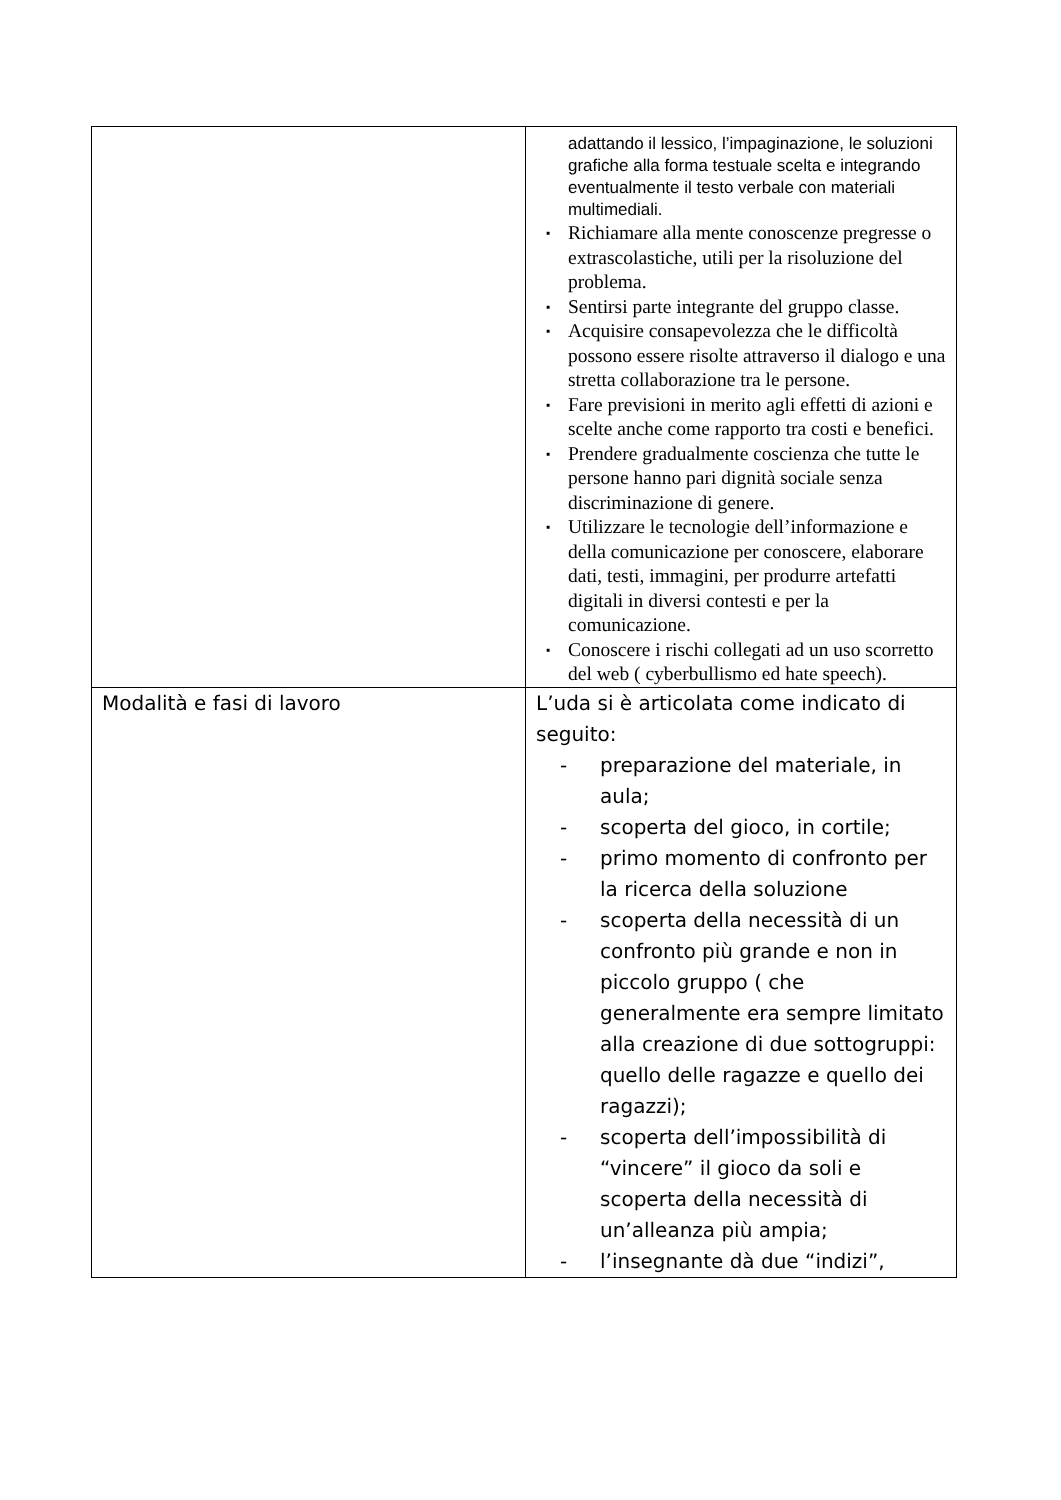| | adattando il lessico, l’impaginazione, le soluzioni grafiche alla forma testuale scelta e integrando eventualmente il testo verbale con materiali multimediali. ▪ Richiamare alla mente conoscenze pregresse o extrascolastiche, utili per la risoluzione del problema. ▪ Sentirsi parte integrante del gruppo classe. ▪ Acquisire consapevolezza che le difficoltà possono essere risolte attraverso il dialogo e una stretta collaborazione tra le persone. ▪ Fare previsioni in merito agli effetti di azioni e scelte anche come rapporto tra costi e benefici. ▪ Prendere gradualmente coscienza che tutte le persone hanno pari dignità sociale senza discriminazione di genere. ▪ Utilizzare le tecnologie dell’informazione e della comunicazione per conoscere, elaborare dati, testi, immagini, per produrre artefatti digitali in diversi contesti e per la comunicazione. ▪ Conoscere i rischi collegati ad un uso scorretto del web ( cyberbullismo ed hate speech). |
| Modalità e fasi di lavoro | L’uda si è articolata come indicato di seguito: - preparazione del materiale, in aula; - scoperta del gioco, in cortile; - primo momento di confronto per la ricerca della soluzione - scoperta della necessità di un confronto più grande e non in piccolo gruppo ( che generalmente era sempre limitato alla creazione di due sottogruppi: quello delle ragazze e quello dei ragazzi); - scoperta dell’impossibilità di “vincere” il gioco da soli e scoperta della necessità di un’alleanza più ampia; - l’insegnante dà due “indizi”, |